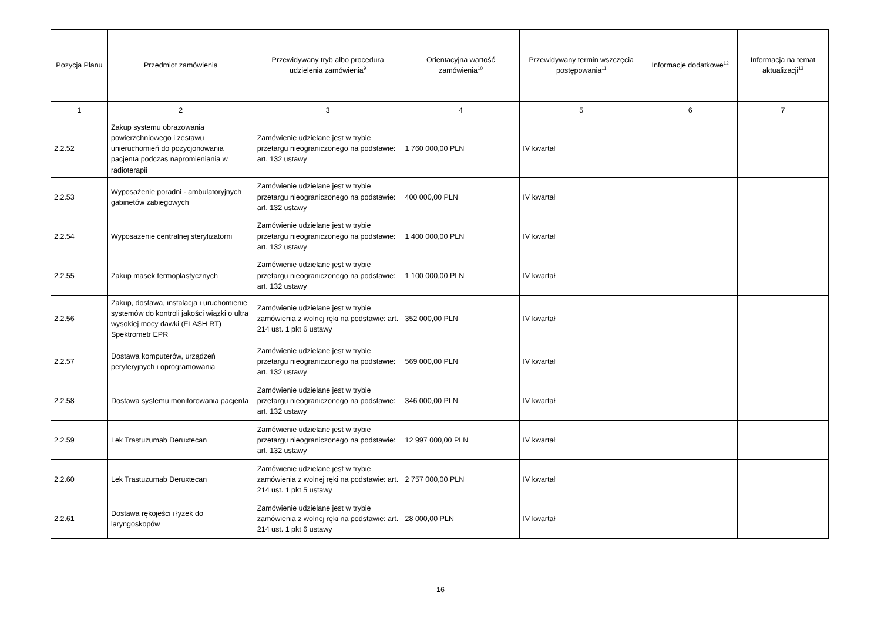| Pozycja Planu | Przedmiot zamówienia | Przewidywany tryb albo procedura udzielenia zamówienia<sup>9</sup> | Orientacyjna wartość zamówienia<sup>10</sup> | Przewidywany termin wszczęcia postępowania<sup>11</sup> | Informacje dodatkowe<sup>12</sup> | Informacja na temat aktualizacji<sup>13</sup> |
| --- | --- | --- | --- | --- | --- | --- |
| 1 | 2 | 3 | 4 | 5 | 6 | 7 |
| 2.2.52 | Zakup systemu obrazowania powierzchniowego i zestawu unieruchomień do pozycjonowania pacjenta podczas napromieniania w radioterapii | Zamówienie udzielane jest w trybie przetargu nieograniczonego na podstawie: art. 132 ustawy | 1 760 000,00 PLN | IV kwartał | | |
| 2.2.53 | Wyposażenie poradni - ambulatoryjnych gabinetów zabiegowych | Zamówienie udzielane jest w trybie przetargu nieograniczonego na podstawie: art. 132 ustawy | 400 000,00 PLN | IV kwartał | | |
| 2.2.54 | Wyposażenie centralnej sterylizatorni | Zamówienie udzielane jest w trybie przetargu nieograniczonego na podstawie: art. 132 ustawy | 1 400 000,00 PLN | IV kwartał | | |
| 2.2.55 | Zakup masek termoplastycznych | Zamówienie udzielane jest w trybie przetargu nieograniczonego na podstawie: art. 132 ustawy | 1 100 000,00 PLN | IV kwartał | | |
| 2.2.56 | Zakup, dostawa, instalacja i uruchomienie systemów do kontroli jakości wiązki o ultra wysokiej mocy dawki (FLASH RT) Spektrometr EPR | Zamówienie udzielane jest w trybie zamówienia z wolnej ręki na podstawie: art. 214 ust. 1 pkt 6 ustawy | 352 000,00 PLN | IV kwartał | | |
| 2.2.57 | Dostawa komputerów, urządzeń peryferyjnych i oprogramowania | Zamówienie udzielane jest w trybie przetargu nieograniczonego na podstawie: art. 132 ustawy | 569 000,00 PLN | IV kwartał | | |
| 2.2.58 | Dostawa systemu monitorowania pacjenta | Zamówienie udzielane jest w trybie przetargu nieograniczonego na podstawie: art. 132 ustawy | 346 000,00 PLN | IV kwartał | | |
| 2.2.59 | Lek Trastuzumab Deruxtecan | Zamówienie udzielane jest w trybie przetargu nieograniczonego na podstawie: art. 132 ustawy | 12 997 000,00 PLN | IV kwartał | | |
| 2.2.60 | Lek Trastuzumab Deruxtecan | Zamówienie udzielane jest w trybie zamówienia z wolnej ręki na podstawie: art. 214 ust. 1 pkt 5 ustawy | 2 757 000,00 PLN | IV kwartał | | |
| 2.2.61 | Dostawa rękojeści i łyżek do laryngoskopów | Zamówienie udzielane jest w trybie zamówienia z wolnej ręki na podstawie: art. 214 ust. 1 pkt 6 ustawy | 28 000,00 PLN | IV kwartał | | |
16